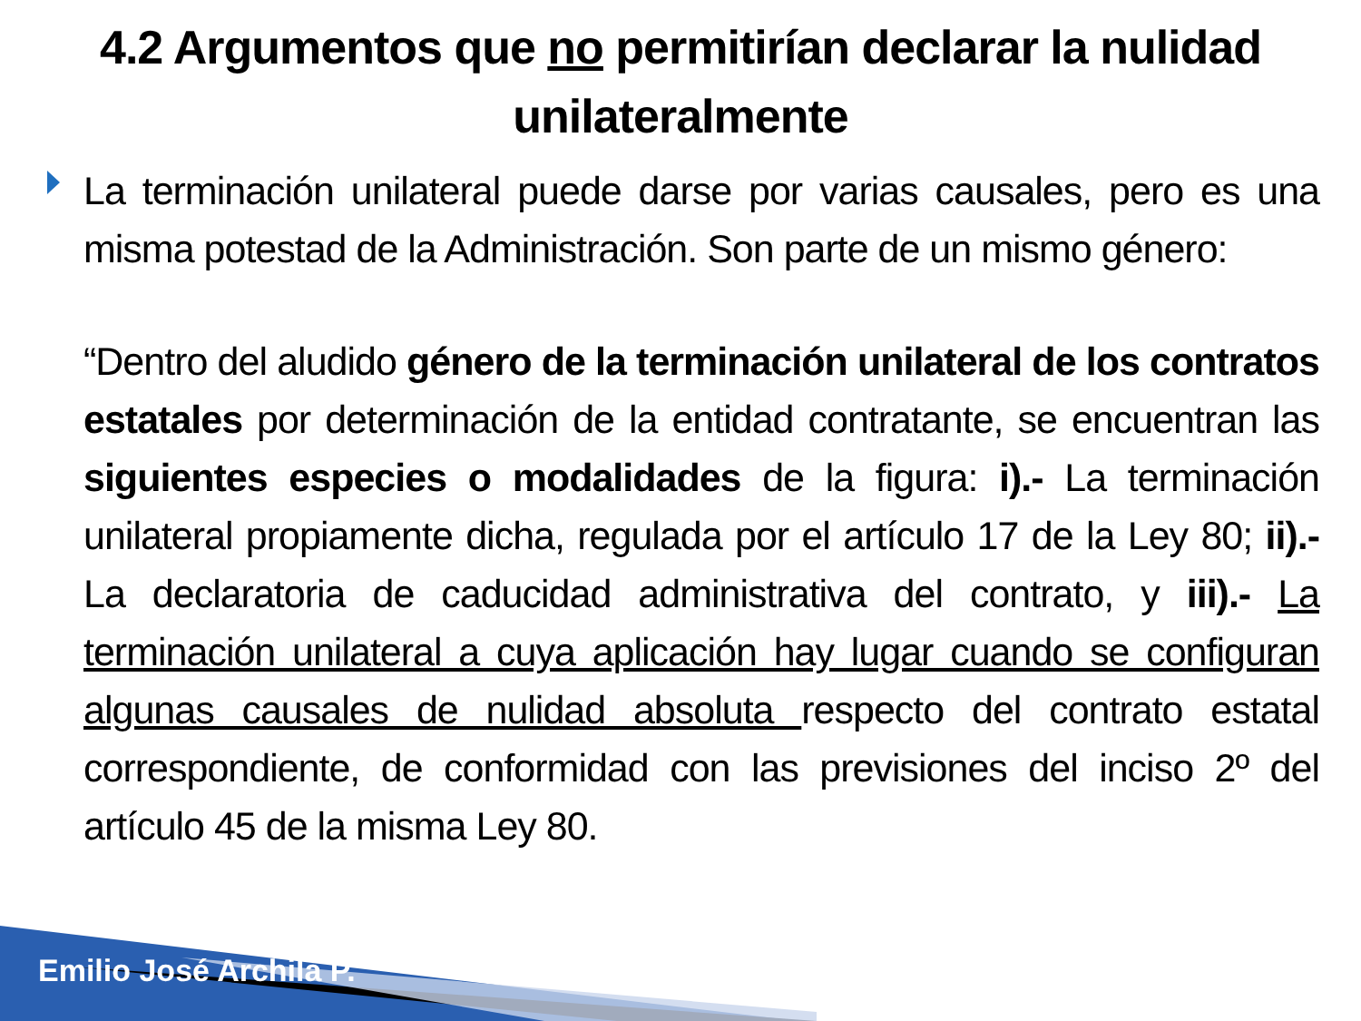4.2 Argumentos que no permitirían declarar la nulidad unilateralmente
La terminación unilateral puede darse por varias causales, pero es una misma potestad de la Administración. Son parte de un mismo género:
“Dentro del aludido género de la terminación unilateral de los contratos estatales por determinación de la entidad contratante, se encuentran las siguientes especies o modalidades de la figura: i).- La terminación unilateral propiamente dicha, regulada por el artículo 17 de la Ley 80; ii).- La declaratoria de caducidad administrativa del contrato, y iii).- La terminación unilateral a cuya aplicación hay lugar cuando se configuran algunas causales de nulidad absoluta respecto del contrato estatal correspondiente, de conformidad con las previsiones del inciso 2º del artículo 45 de la misma Ley 80.
Emilio José Archila P.